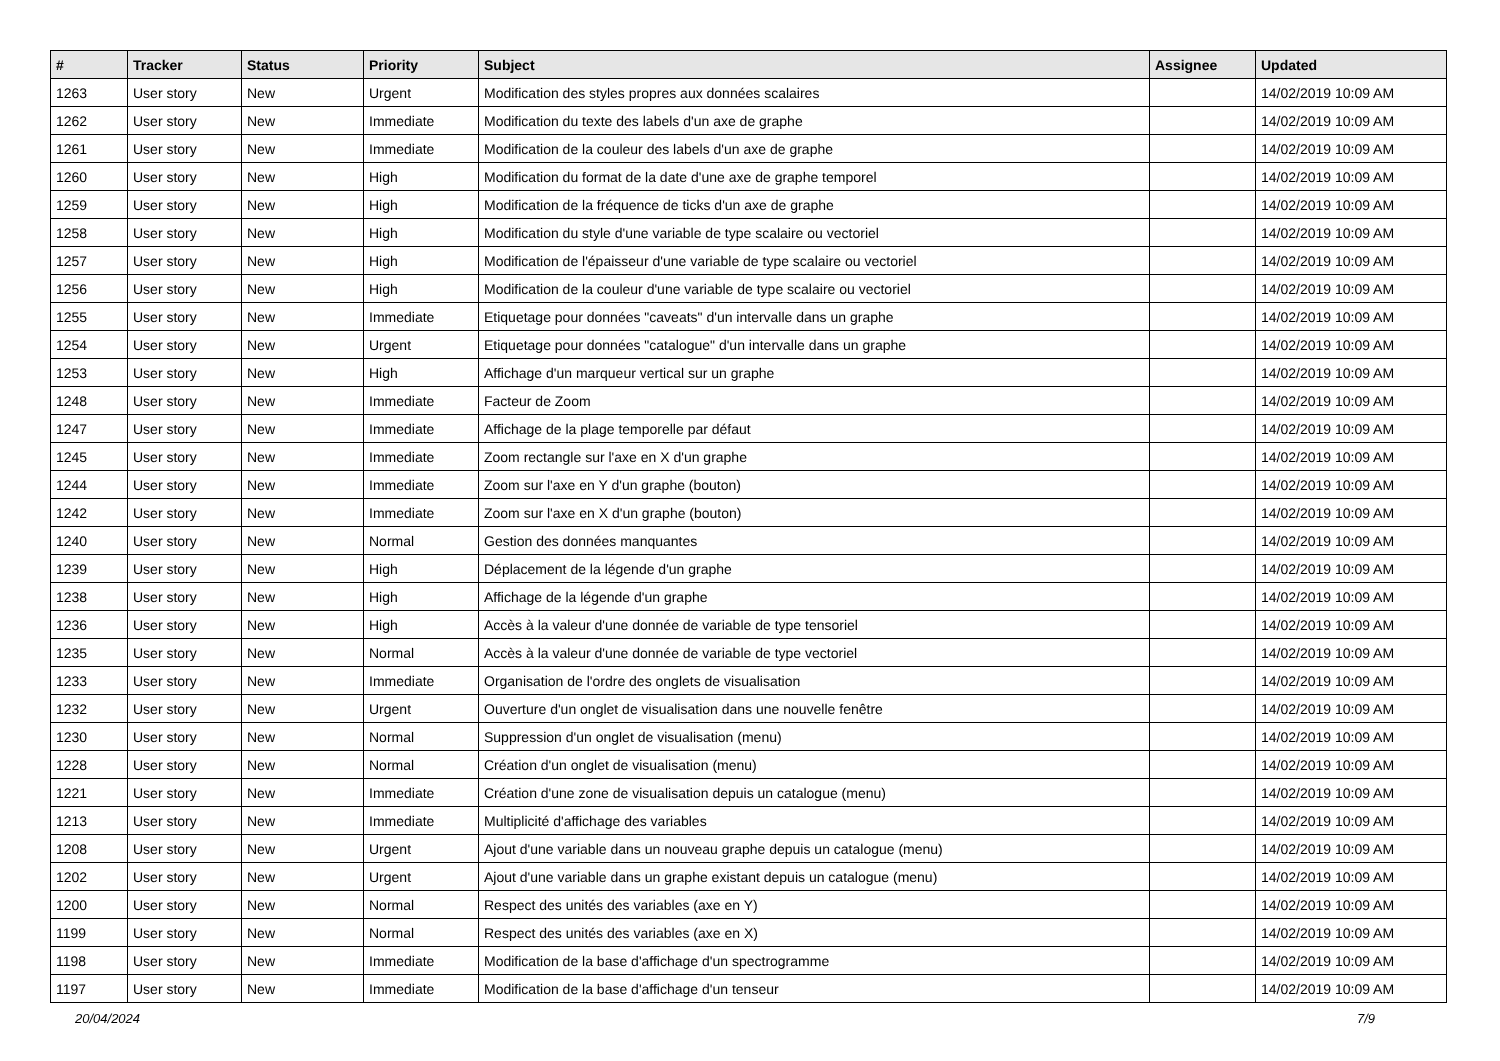| # | Tracker | Status | Priority | Subject | Assignee | Updated |
| --- | --- | --- | --- | --- | --- | --- |
| 1263 | User story | New | Urgent | Modification des styles propres aux données scalaires | | 14/02/2019 10:09 AM |
| 1262 | User story | New | Immediate | Modification du texte des labels d'un axe de graphe | | 14/02/2019 10:09 AM |
| 1261 | User story | New | Immediate | Modification de la couleur des labels d'un axe de graphe | | 14/02/2019 10:09 AM |
| 1260 | User story | New | High | Modification du format de la date d'une axe de graphe temporel | | 14/02/2019 10:09 AM |
| 1259 | User story | New | High | Modification de la fréquence de ticks d'un axe de graphe | | 14/02/2019 10:09 AM |
| 1258 | User story | New | High | Modification du style d'une variable de type scalaire ou vectoriel | | 14/02/2019 10:09 AM |
| 1257 | User story | New | High | Modification de l'épaisseur d'une variable de type scalaire ou vectoriel | | 14/02/2019 10:09 AM |
| 1256 | User story | New | High | Modification de la couleur d'une variable de type scalaire ou vectoriel | | 14/02/2019 10:09 AM |
| 1255 | User story | New | Immediate | Etiquetage pour données "caveats" d'un intervalle dans un graphe | | 14/02/2019 10:09 AM |
| 1254 | User story | New | Urgent | Etiquetage pour données "catalogue" d'un intervalle dans un graphe | | 14/02/2019 10:09 AM |
| 1253 | User story | New | High | Affichage d'un marqueur vertical sur un graphe | | 14/02/2019 10:09 AM |
| 1248 | User story | New | Immediate | Facteur de Zoom | | 14/02/2019 10:09 AM |
| 1247 | User story | New | Immediate | Affichage de la plage temporelle par défaut | | 14/02/2019 10:09 AM |
| 1245 | User story | New | Immediate | Zoom rectangle sur l'axe en X d'un graphe | | 14/02/2019 10:09 AM |
| 1244 | User story | New | Immediate | Zoom sur l'axe en Y d'un graphe (bouton) | | 14/02/2019 10:09 AM |
| 1242 | User story | New | Immediate | Zoom sur l'axe en X d'un graphe (bouton) | | 14/02/2019 10:09 AM |
| 1240 | User story | New | Normal | Gestion des données manquantes | | 14/02/2019 10:09 AM |
| 1239 | User story | New | High | Déplacement de la légende d'un graphe | | 14/02/2019 10:09 AM |
| 1238 | User story | New | High | Affichage de la légende d'un graphe | | 14/02/2019 10:09 AM |
| 1236 | User story | New | High | Accès à la valeur d'une donnée de variable de type tensoriel | | 14/02/2019 10:09 AM |
| 1235 | User story | New | Normal | Accès à la valeur d'une donnée de variable de type vectoriel | | 14/02/2019 10:09 AM |
| 1233 | User story | New | Immediate | Organisation de l'ordre des onglets de visualisation | | 14/02/2019 10:09 AM |
| 1232 | User story | New | Urgent | Ouverture d'un onglet de visualisation dans une nouvelle fenêtre | | 14/02/2019 10:09 AM |
| 1230 | User story | New | Normal | Suppression d'un onglet de visualisation (menu) | | 14/02/2019 10:09 AM |
| 1228 | User story | New | Normal | Création d'un onglet de visualisation (menu) | | 14/02/2019 10:09 AM |
| 1221 | User story | New | Immediate | Création d'une zone de visualisation depuis un catalogue (menu) | | 14/02/2019 10:09 AM |
| 1213 | User story | New | Immediate | Multiplicité d'affichage des variables | | 14/02/2019 10:09 AM |
| 1208 | User story | New | Urgent | Ajout d'une variable dans un nouveau graphe depuis un catalogue (menu) | | 14/02/2019 10:09 AM |
| 1202 | User story | New | Urgent | Ajout d'une variable dans un graphe existant depuis un catalogue (menu) | | 14/02/2019 10:09 AM |
| 1200 | User story | New | Normal | Respect des unités des variables (axe en Y) | | 14/02/2019 10:09 AM |
| 1199 | User story | New | Normal | Respect des unités des variables (axe en X) | | 14/02/2019 10:09 AM |
| 1198 | User story | New | Immediate | Modification de la base d'affichage d'un spectrogramme | | 14/02/2019 10:09 AM |
| 1197 | User story | New | Immediate | Modification de la base d'affichage d'un tenseur | | 14/02/2019 10:09 AM |
20/04/2024 7/9